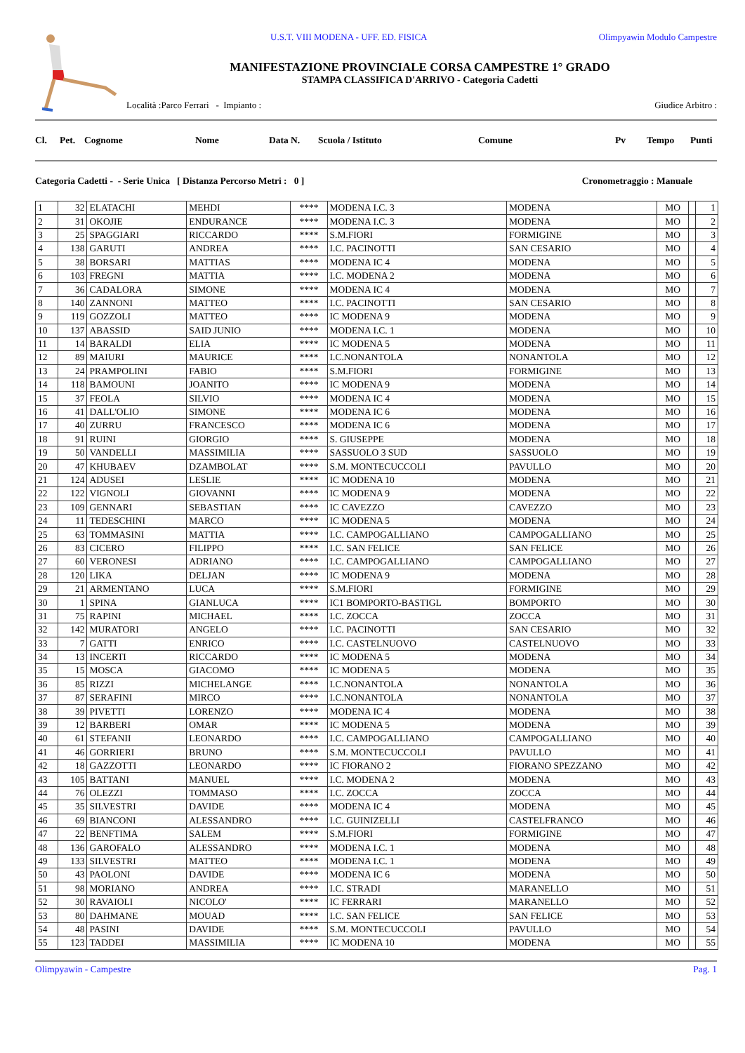U.S.T. VIII MODENA - UFF. ED. FISICA Olimpyawin Modulo Campestre
MANIFESTAZIONE PROVINCIALE CORSA CAMPESTRE 1° GRADO
STAMPA CLASSIFICA D'ARRIVO - Categoria Cadetti
Località :Parco Ferrari - Impianto : Giudice Arbitro :
Cl. Pet. Cognome Nome Data N. Scuola / Istituto Comune Pv Tempo Punti
Categoria Cadetti - - Serie Unica [ Distanza Percorso Metri : 0 ] Cronometraggio : Manuale
| 1 | 32 | ELATACHI | MEHDI | **** | MODENA I.C. 3 | MODENA | MO | | 1 |
| 2 | 31 | OKOJIE | ENDURANCE | **** | MODENA I.C. 3 | MODENA | MO | | 2 |
| 3 | 25 | SPAGGIARI | RICCARDO | **** | S.M.FIORI | FORMIGINE | MO | | 3 |
| 4 | 138 | GARUTI | ANDREA | **** | I.C. PACINOTTI | SAN CESARIO | MO | | 4 |
| 5 | 38 | BORSARI | MATTIAS | **** | MODENA IC 4 | MODENA | MO | | 5 |
| 6 | 103 | FREGNI | MATTIA | **** | I.C. MODENA 2 | MODENA | MO | | 6 |
| 7 | 36 | CADALORA | SIMONE | **** | MODENA IC 4 | MODENA | MO | | 7 |
| 8 | 140 | ZANNONI | MATTEO | **** | I.C. PACINOTTI | SAN CESARIO | MO | | 8 |
| 9 | 119 | GOZZOLI | MATTEO | **** | IC MODENA 9 | MODENA | MO | | 9 |
| 10 | 137 | ABASSID | SAID JUNIO | **** | MODENA I.C. 1 | MODENA | MO | | 10 |
| 11 | 14 | BARALDI | ELIA | **** | IC MODENA 5 | MODENA | MO | | 11 |
| 12 | 89 | MAIURI | MAURICE | **** | I.C.NONANTOLA | NONANTOLA | MO | | 12 |
| 13 | 24 | PRAMPOLINI | FABIO | **** | S.M.FIORI | FORMIGINE | MO | | 13 |
| 14 | 118 | BAMOUNI | JOANITO | **** | IC MODENA 9 | MODENA | MO | | 14 |
| 15 | 37 | FEOLA | SILVIO | **** | MODENA IC 4 | MODENA | MO | | 15 |
| 16 | 41 | DALL'OLIO | SIMONE | **** | MODENA IC 6 | MODENA | MO | | 16 |
| 17 | 40 | ZURRU | FRANCESCO | **** | MODENA IC 6 | MODENA | MO | | 17 |
| 18 | 91 | RUINI | GIORGIO | **** | S. GIUSEPPE | MODENA | MO | | 18 |
| 19 | 50 | VANDELLI | MASSIMILIA | **** | SASSUOLO 3 SUD | SASSUOLO | MO | | 19 |
| 20 | 47 | KHUBAEV | DZAMBOLAT | **** | S.M. MONTECUCCOLI | PAVULLO | MO | | 20 |
| 21 | 124 | ADUSEI | LESLIE | **** | IC MODENA 10 | MODENA | MO | | 21 |
| 22 | 122 | VIGNOLI | GIOVANNI | **** | IC MODENA 9 | MODENA | MO | | 22 |
| 23 | 109 | GENNARI | SEBASTIAN | **** | IC CAVEZZO | CAVEZZO | MO | | 23 |
| 24 | 11 | TEDESCHINI | MARCO | **** | IC MODENA 5 | MODENA | MO | | 24 |
| 25 | 63 | TOMMASINI | MATTIA | **** | I.C. CAMPOGALLIANO | CAMPOGALLIANO | MO | | 25 |
| 26 | 83 | CICERO | FILIPPO | **** | I.C. SAN FELICE | SAN FELICE | MO | | 26 |
| 27 | 60 | VERONESI | ADRIANO | **** | I.C. CAMPOGALLIANO | CAMPOGALLIANO | MO | | 27 |
| 28 | 120 | LIKA | DELJAN | **** | IC MODENA 9 | MODENA | MO | | 28 |
| 29 | 21 | ARMENTANO | LUCA | **** | S.M.FIORI | FORMIGINE | MO | | 29 |
| 30 | 1 | SPINA | GIANLUCA | **** | IC1 BOMPORTO-BASTIGL | BOMPORTO | MO | | 30 |
| 31 | 75 | RAPINI | MICHAEL | **** | I.C. ZOCCA | ZOCCA | MO | | 31 |
| 32 | 142 | MURATORI | ANGELO | **** | I.C. PACINOTTI | SAN CESARIO | MO | | 32 |
| 33 | 7 | GATTI | ENRICO | **** | I.C. CASTELNUOVO | CASTELNUOVO | MO | | 33 |
| 34 | 13 | INCERTI | RICCARDO | **** | IC MODENA 5 | MODENA | MO | | 34 |
| 35 | 15 | MOSCA | GIACOMO | **** | IC MODENA 5 | MODENA | MO | | 35 |
| 36 | 85 | RIZZI | MICHELANGE | **** | I.C.NONANTOLA | NONANTOLA | MO | | 36 |
| 37 | 87 | SERAFINI | MIRCO | **** | I.C.NONANTOLA | NONANTOLA | MO | | 37 |
| 38 | 39 | PIVETTI | LORENZO | **** | MODENA IC 4 | MODENA | MO | | 38 |
| 39 | 12 | BARBERI | OMAR | **** | IC MODENA 5 | MODENA | MO | | 39 |
| 40 | 61 | STEFANII | LEONARDO | **** | I.C. CAMPOGALLIANO | CAMPOGALLIANO | MO | | 40 |
| 41 | 46 | GORRIERI | BRUNO | **** | S.M. MONTECUCCOLI | PAVULLO | MO | | 41 |
| 42 | 18 | GAZZOTTI | LEONARDO | **** | IC FIORANO 2 | FIORANO SPEZZANO | MO | | 42 |
| 43 | 105 | BATTANI | MANUEL | **** | I.C. MODENA 2 | MODENA | MO | | 43 |
| 44 | 76 | OLEZZI | TOMMASO | **** | I.C. ZOCCA | ZOCCA | MO | | 44 |
| 45 | 35 | SILVESTRI | DAVIDE | **** | MODENA IC 4 | MODENA | MO | | 45 |
| 46 | 69 | BIANCONI | ALESSANDRO | **** | I.C. GUINIZELLI | CASTELFRANCO | MO | | 46 |
| 47 | 22 | BENFTIMA | SALEM | **** | S.M.FIORI | FORMIGINE | MO | | 47 |
| 48 | 136 | GAROFALO | ALESSANDRO | **** | MODENA I.C. 1 | MODENA | MO | | 48 |
| 49 | 133 | SILVESTRI | MATTEO | **** | MODENA I.C. 1 | MODENA | MO | | 49 |
| 50 | 43 | PAOLONI | DAVIDE | **** | MODENA IC 6 | MODENA | MO | | 50 |
| 51 | 98 | MORIANO | ANDREA | **** | I.C. STRADI | MARANELLO | MO | | 51 |
| 52 | 30 | RAVAIOLI | NICOLO' | **** | IC FERRARI | MARANELLO | MO | | 52 |
| 53 | 80 | DAHMANE | MOUAD | **** | I.C. SAN FELICE | SAN FELICE | MO | | 53 |
| 54 | 48 | PASINI | DAVIDE | **** | S.M. MONTECUCCOLI | PAVULLO | MO | | 54 |
| 55 | 123 | TADDEI | MASSIMILIA | **** | IC MODENA 10 | MODENA | MO | | 55 |
Olimpyawin - Campestre Pag. 1